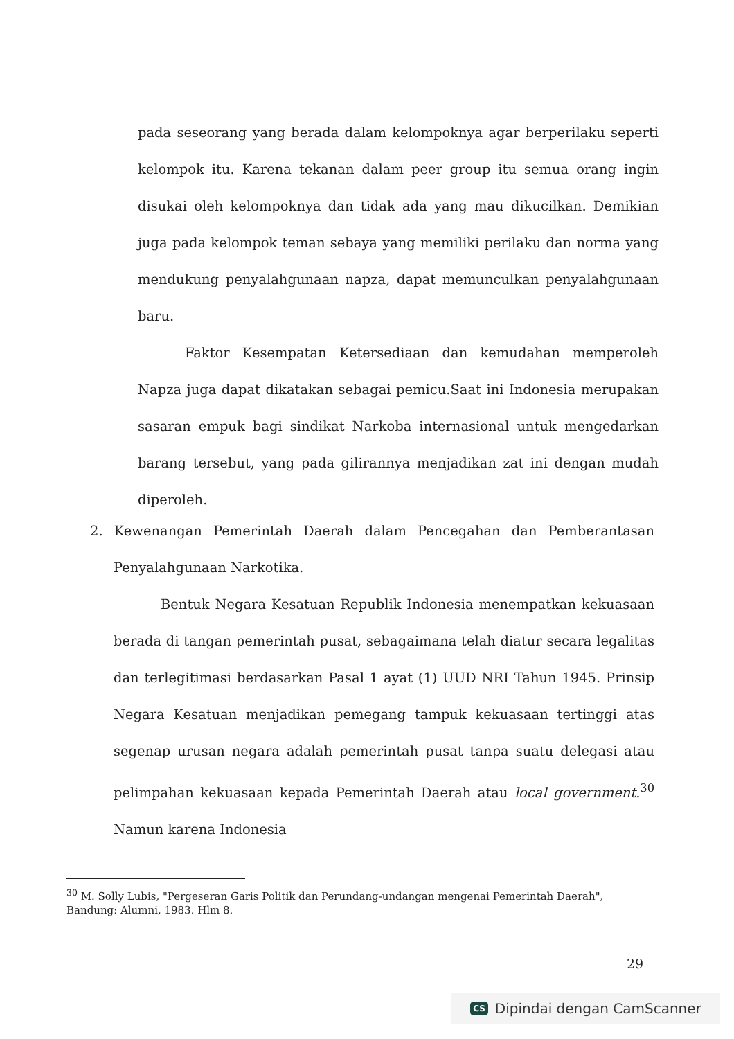pada seseorang yang berada dalam kelompoknya agar berperilaku seperti kelompok itu. Karena tekanan dalam peer group itu semua orang ingin disukai oleh kelompoknya dan tidak ada yang mau dikucilkan. Demikian juga pada kelompok teman sebaya yang memiliki perilaku dan norma yang mendukung penyalahgunaan napza, dapat memunculkan penyalahgunaan baru.
Faktor Kesempatan Ketersediaan dan kemudahan memperoleh Napza juga dapat dikatakan sebagai pemicu.Saat ini Indonesia merupakan sasaran empuk bagi sindikat Narkoba internasional untuk mengedarkan barang tersebut, yang pada gilirannya menjadikan zat ini dengan mudah diperoleh.
2. Kewenangan Pemerintah Daerah dalam Pencegahan dan Pemberantasan Penyalahgunaan Narkotika.
Bentuk Negara Kesatuan Republik Indonesia menempatkan kekuasaan berada di tangan pemerintah pusat, sebagaimana telah diatur secara legalitas dan terlegitimasi berdasarkan Pasal 1 ayat (1) UUD NRI Tahun 1945. Prinsip Negara Kesatuan menjadikan pemegang tampuk kekuasaan tertinggi atas segenap urusan negara adalah pemerintah pusat tanpa suatu delegasi atau pelimpahan kekuasaan kepada Pemerintah Daerah atau local government.<sup>30</sup> Namun karena Indonesia
<sup>30</sup> M. Solly Lubis, "Pergeseran Garis Politik dan Perundang-undangan mengenai Pemerintah Daerah", Bandung: Alumni, 1983. Hlm 8.
29
CS Dipindai dengan CamScanner